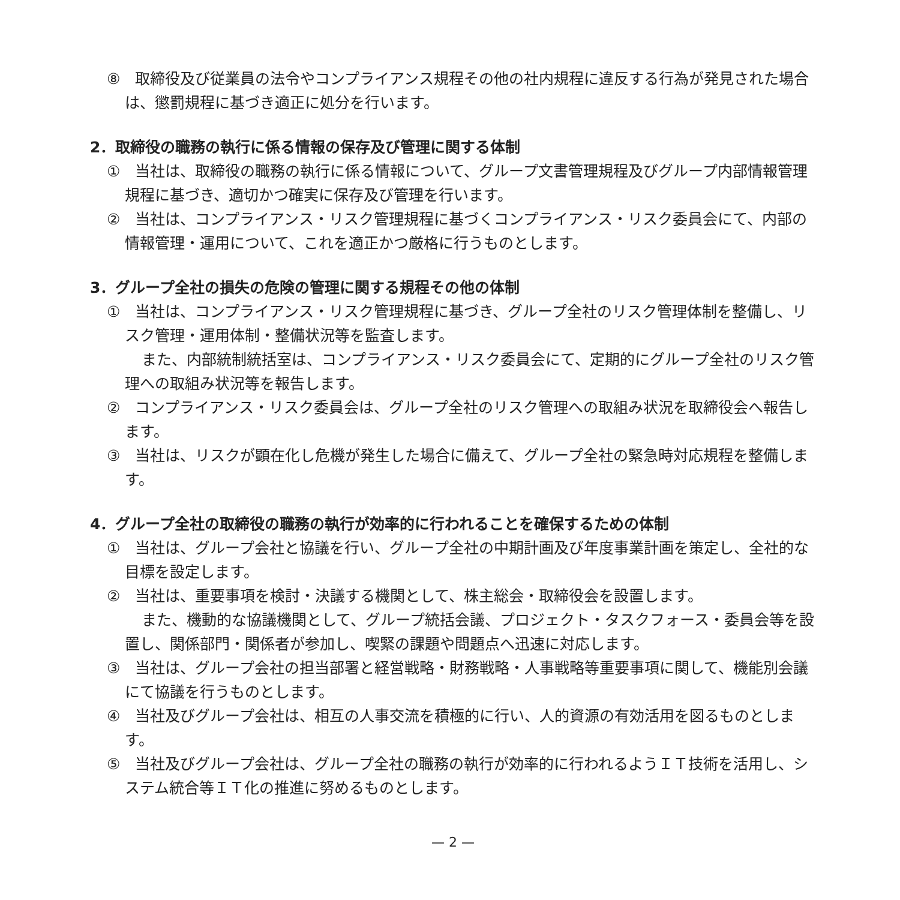⑧　取締役及び従業員の法令やコンプライアンス規程その他の社内規程に違反する行為が発見された場合は、懲罰規程に基づき適正に処分を行います。
2．取締役の職務の執行に係る情報の保存及び管理に関する体制
①　当社は、取締役の職務の執行に係る情報について、グループ文書管理規程及びグループ内部情報管理規程に基づき、適切かつ確実に保存及び管理を行います。
②　当社は、コンプライアンス・リスク管理規程に基づくコンプライアンス・リスク委員会にて、内部の情報管理・運用について、これを適正かつ厳格に行うものとします。
3．グループ全社の損失の危険の管理に関する規程その他の体制
①　当社は、コンプライアンス・リスク管理規程に基づき、グループ全社のリスク管理体制を整備し、リスク管理・運用体制・整備状況等を監査します。
また、内部統制統括室は、コンプライアンス・リスク委員会にて、定期的にグループ全社のリスク管理への取組み状況等を報告します。
②　コンプライアンス・リスク委員会は、グループ全社のリスク管理への取組み状況を取締役会へ報告します。
③　当社は、リスクが顕在化し危機が発生した場合に備えて、グループ全社の緊急時対応規程を整備します。
4．グループ全社の取締役の職務の執行が効率的に行われることを確保するための体制
①　当社は、グループ会社と協議を行い、グループ全社の中期計画及び年度事業計画を策定し、全社的な目標を設定します。
②　当社は、重要事項を検討・決議する機関として、株主総会・取締役会を設置します。
また、機動的な協議機関として、グループ統括会議、プロジェクト・タスクフォース・委員会等を設置し、関係部門・関係者が参加し、喫緊の課題や問題点へ迅速に対応します。
③　当社は、グループ会社の担当部署と経営戦略・財務戦略・人事戦略等重要事項に関して、機能別会議にて協議を行うものとします。
④　当社及びグループ会社は、相互の人事交流を積極的に行い、人的資源の有効活用を図るものとします。
⑤　当社及びグループ会社は、グループ全社の職務の執行が効率的に行われるようＩＴ技術を活用し、システム統合等ＩＴ化の推進に努めるものとします。
— 2 —